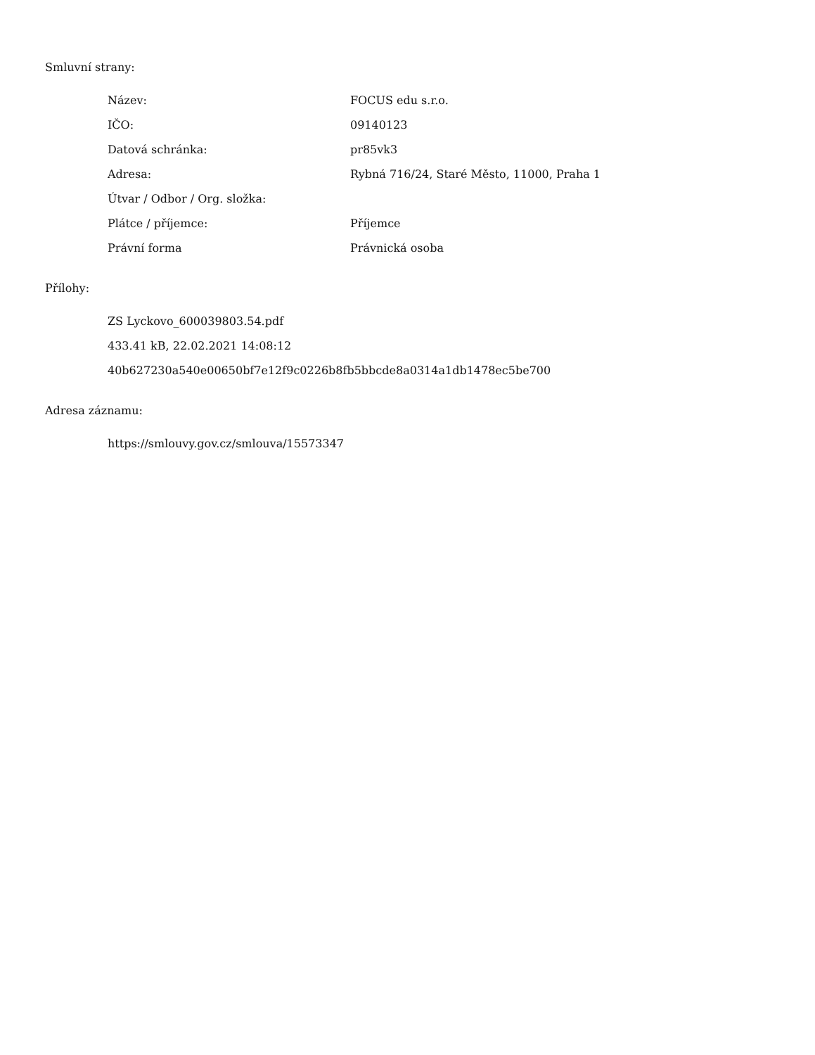Smluvní strany:
| Název: | FOCUS edu s.r.o. |
| IČO: | 09140123 |
| Datová schránka: | pr85vk3 |
| Adresa: | Rybná 716/24, Staré Město, 11000, Praha 1 |
| Útvar / Odbor / Org. složka: | |
| Plátce / příjemce: | Příjemce |
| Právní forma | Právnická osoba |
Přílohy:
ZS Lyckovo_600039803.54.pdf
433.41 kB, 22.02.2021 14:08:12
40b627230a540e00650bf7e12f9c0226b8fb5bbcde8a0314a1db1478ec5be700
Adresa záznamu:
https://smlouvy.gov.cz/smlouva/15573347